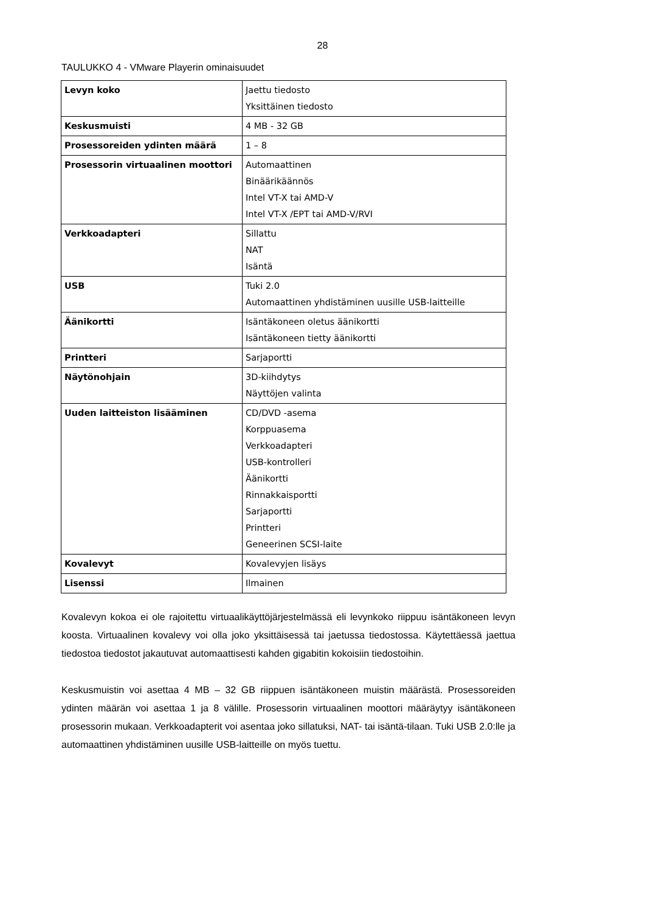28
TAULUKKO 4 - VMware Playerin ominaisuudet
| Levyn koko | Jaettu tiedosto Yksittäinen tiedosto |
| Keskusmuisti | 4 MB - 32 GB |
| Prosessoreiden ydinten määrä | 1 – 8 |
| Prosessorin virtuaalinen moottori | Automaattinen Binäärikäännös Intel VT-X tai AMD-V Intel VT-X /EPT tai AMD-V/RVI |
| Verkkoadapteri | Sillattu NAT Isäntä |
| USB | Tuki 2.0 Automaattinen yhdistäminen uusille USB-laitteille |
| Äänikortti | Isäntäkoneen oletus äänikortti Isäntäkoneen tietty äänikortti |
| Printteri | Sarjaportti |
| Näytönohjain | 3D-kiihdytys Näyttöjen valinta |
| Uuden laitteiston lisääminen | CD/DVD -asema Korppuasema Verkkoadapteri USB-kontrolleri Äänikortti Rinnakkaisportti Sarjaportti Printteri Geneerinen SCSI-laite |
| Kovalevyt | Kovalevyjen lisäys |
| Lisenssi | Ilmainen |
Kovalevyn kokoa ei ole rajoitettu virtuaalikäyttöjärjestelmässä eli levynkoko riippuu isäntäkoneen levyn koosta. Virtuaalinen kovalevy voi olla joko yksittäisessä tai jaetussa tiedostossa. Käytettäessä jaettua tiedostoa tiedostot jakautuvat automaattisesti kahden gigabitin kokoisiin tiedostoihin.
Keskusmuistin voi asettaa 4 MB – 32 GB riippuen isäntäkoneen muistin määrästä. Prosessoreiden ydinten määrän voi asettaa 1 ja 8 välille. Prosessorin virtuaalinen moottori määräytyy isäntäkoneen prosessorin mukaan. Verkkoadapterit voi asentaa joko sillatuksi, NAT- tai isäntä-tilaan. Tuki USB 2.0:lle ja automaattinen yhdistäminen uusille USB-laitteille on myös tuettu.